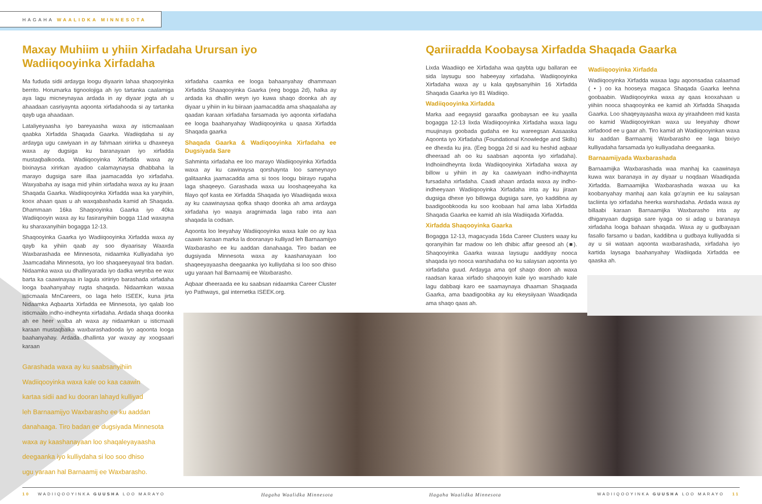HAGAHA WAALIDKA MINNESOTA
Maxay Muhiim u yhiin Xirfadaha Urursan iyo
Wadiiqooyinka Xirfadaha
Ma fududa sidii ardayga loogu diyaarin lahaa shaqooyinka berrito. Horumarka tignoolojiga ah iyo tartanka caalamiga aya lagu micneynayaa ardada in ay diyaar jogta ah u ahaadaan casriyaynta aqoonta xirfadahooda si ay tartanka qayb uga ahaadaan.
Lataliyeyaasha iyo bareyaasha waxa ay isticmaalaan qaabka Xirfadda Shaqada Gaarka. Wadiiqdaha si ay ardayga ugu cawiyaan in ay fahmaan xiriirka u dhaxeeya waxa ay dugsiga ku baranayaan iyo xirfadda mustaqbalkooda. Wadiiqooyinka Xirfadda waxa ay bixinaysa xirirkan ayadoo calamaynaysa dhabbaha la marayo dugsiga sare illaa jaamacadda iyo xirfadaha. Waxyabaha ay isaga mid yihiin xirfadaha waxa ay ku jiraan Shaqada Gaarka. Wadiiqooyinka Xirfadda waa ka yaryihiin, koox ahaan qaas u ah waxqabashada kamid ah Shaqada. Dhammaan 16ka Shaqooyinka Gaarka iyo 40ka Wadiiqooyin waxa ay ku fasiranyihiin bogga 11ad waxayna ku sharaxanyihiin bogagga 12-13.
Shaqooyinka Gaarka iyo Wadiiqooyinka Xirfadda waxa ay qayb ka yihiin qaab ay soo diyaarisay Waaxda Waxbarashada ee Minnesota, nidaamka Kulliyadaha iyo Jaamcadaha Minnesota, iyo loo shaqaeeyayaal tira badan. Nidaamka waxa uu dhallinyarada iyo dadka weynba ee wax barta ka caawinayaa in lagula xiriiriyo barashada xirfadaha looga baahanyahay rugta shaqada. Nidaamkan waxaa isticmaala MnCareers, oo laga helo ISEEK, kuna jirta Nidaamka Aqbaarta Xirfadda ee Minnesota, iyo qalab loo isticmaalo indho-indheynta xirfadaha. Ardada shaqa doonka ah ee heer walba ah waxa ay nidaamkan u isticmaali karaan mustaqbalka waxbarashadooda iyo aqoonta looga baahanyahay. Ardada dhallinta yar waxay ay xoogsaari karaan
Garashada waxa ay ku saabsanyihiin
Wadiiqooyinka waxa kale oo kaa caawin
kartaa sidii aad ku dooran lahayd kulliyad
leh Barnaamijyo Waxbarasho ee ku aaddan
danahaaga. Tiro badan ee dugsiyada Minnesota
waxa ay kaashanayaan loo shaqaleyayaasha
deegaanka iyo kulliydaha si loo soo dhiso
ugu yaraan hal Barnaamij ee Waxbarasho.
xirfadaha caamka ee looga bahaanyahay dhammaan Xirfadda Shaaqooyinka Gaarka (eeg bogga 2d), halka ay ardada ka dhallin weyn iyo kuwa shaqo doonka ah ay diyaar u yihiin in ku biiraan jaamacadda ama shaqaalaha ay qaadan karaan xirfadaha farsamada iyo aqoonta xirfadaha ee looga baahanyahay Wadiiqooyinka u qaasa Xirfadda Shaqada gaarka
Shaqada Gaarka & Wadiqooyinka Xirfadaha ee Dugsiyada Sare
Sahminta xirfadaha ee loo marayo Wadiiqooyinka Xirfadda waxa ay ku cawinaysa qorshaynta loo sameynayo galitaanka jaamacadda ama si toos loogu biirayo rugaha laga shaqeeyo. Garashada waxa uu looshaqeeyaha ka filayo qof kasta ee Xirfadda Shaqada iyo Waadiiqada waxa ay ku caawinaysaa qofka shaqo doonka ah ama ardayga xirfadaha iyo waaya aragnimada laga rabo inta aan shaqada la codsan.
Aqoonta loo leeyahay Wadiiqooyinka waxa kale oo ay kaa caawin karaan marka la dooranayo kulliyad leh Barnaamijyo Waxbarasho ee ku aaddan danahaaga. Tiro badan ee dugsiyada Minnesota waxa ay kaashanayaan loo shaqeeyayaasha deegaanka iyo kulliydaha si loo soo dhiso ugu yaraan hal Barnaamij ee Waxbarasho.
Aqbaar dheeraada ee ku saabsan nidaamka Career Cluster iyo Pathways, gal internetka ISEEK.org.
Qariiradda Koobaysa Xirfadda Shaqada Gaarka
Lixda Waadiiqo ee Xirfadaha waa qaybta ugu ballaran ee sida laysugu soo habeeyay xirfadaha. Wadiiqooyinka Xirfadaha waxa ay u kala qaybsanyihiin 16 Xirfadda Shaqada Gaarka iyo 81 Wadiiqo.
Wadiiqooyinka Xirfadda
Marka aad eegaysid garaafka goobaysan ee ku yaalla bogagga 12-13 lixda Wadiiqooyinka Xirfadaha waxa lagu muujinaya goobada gudaha ee ku wareegsan Aasaaska Aqoonta iyo Xirfadaha (Foundational Knowledge and Skills) ee dhexda ku jira. (Eeg bogga 2d si aad ku heshid aqbaar dheeraad ah oo ku saabsan aqoonta iyo xirfadaha). Indhoiindheynta lixda Wadiiqooyinka Xirfadaha waxa ay billow u yihiin in ay ka caawiyaan indho-indhaynta fursadaha xirfadaha. Caadi ahaan ardada waxa ay indho-indheeyaan Wadiiqooyinka Xirfadaha inta ay ku jiraan dugsiga dhexe iyo billowga dugsiga sare, iyo kaddibna ay baadigoobkooda ku soo koobaan hal ama laba Xirfadda Shaqada Gaarka ee kamid ah isla Wadiiqada Xirfadda.
Xirfadda Shaqooyinka Gaarka
Bogagga 12-13, magacyada 16da Career Clusters waay ku qoranyihiin far madow oo leh dhibic affar geesod ah (■). Shaqooyinka Gaarka waxaa laysugu aaddiyay nooca shaqada iyo nooca warshadaha oo ku salaysan aqoonta iyo xirfadaha guud. Ardayga ama qof shaqo doon ah waxa raadsan karaa xirfado shaqooyin kale iyo warshado kale lagu dabbaqi karo ee saamaynaya dhaaman Shaqaada Gaarka, ama baadigoobka ay ku ekeysiiyaan Waadiqada ama shaqo qaas ah.
Wadiiqooyinka Xirfadda
Wadiiqooyinka Xirfadda waxaa lagu aqoonsadaa calaamad ( • ) oo ka hooseya magaca Shaqada Gaarka leehna goobaabin. Wadiiqooyinka waxa ay qaas kooxahaan u yiihiin nooca shaqooyinka ee kamid ah Xirfadda Shaqada Gaarka. Loo shaqeyayaasha waxa ay yiraahdeen mid kasta oo kamid Wadiiqooyinkan waxa uu leeyahay dhowr xirfadood ee u gaar ah. Tiro kamid ah Wadiiqooyinkan waxa ku aaddan Barmaamij Waxbarasho ee laga bixiyo kulliyadaha farsamada iyo kulliyadaha deegaanka.
Barnaamijyada Waxbarashada
Barnaamijka Waxbarashada waa manhaj ka caawinaya kuwa wax baranaya in ay diyaar u noqdaan Waadiqada Xirfadda. Barnaamijka Waxbarashada waxaa uu ka koobanyahay manhaj aan kala go'aynin ee ku salaysan tacliinta iyo xirfadaha heerka warshadaha. Ardada waxa ay billaabi karaan Barnaamijka Waxbarasho inta ay dhiganyaan dugsiga sare iyaga oo si adag u baranaya xirfadaha looga bahaan shaqada. Waxa ay u gudbayaan fasallo farsamo u badan, kaddibna u gudbaya kulliyadda si ay u sii wataan aqoonta waxbarashada, xirfadaha iyo kartida laysaga baahanyahay Wadiiqada Xirfadda ee qaaska ah.
10 WADIIQOOYINKA GUUSHA LOO MARAYO Hagaha Waalidka Minnesota Hagaha Waalidka Minnesota WADIIQOOYINKA GUUSHA LOO MARAYO 11